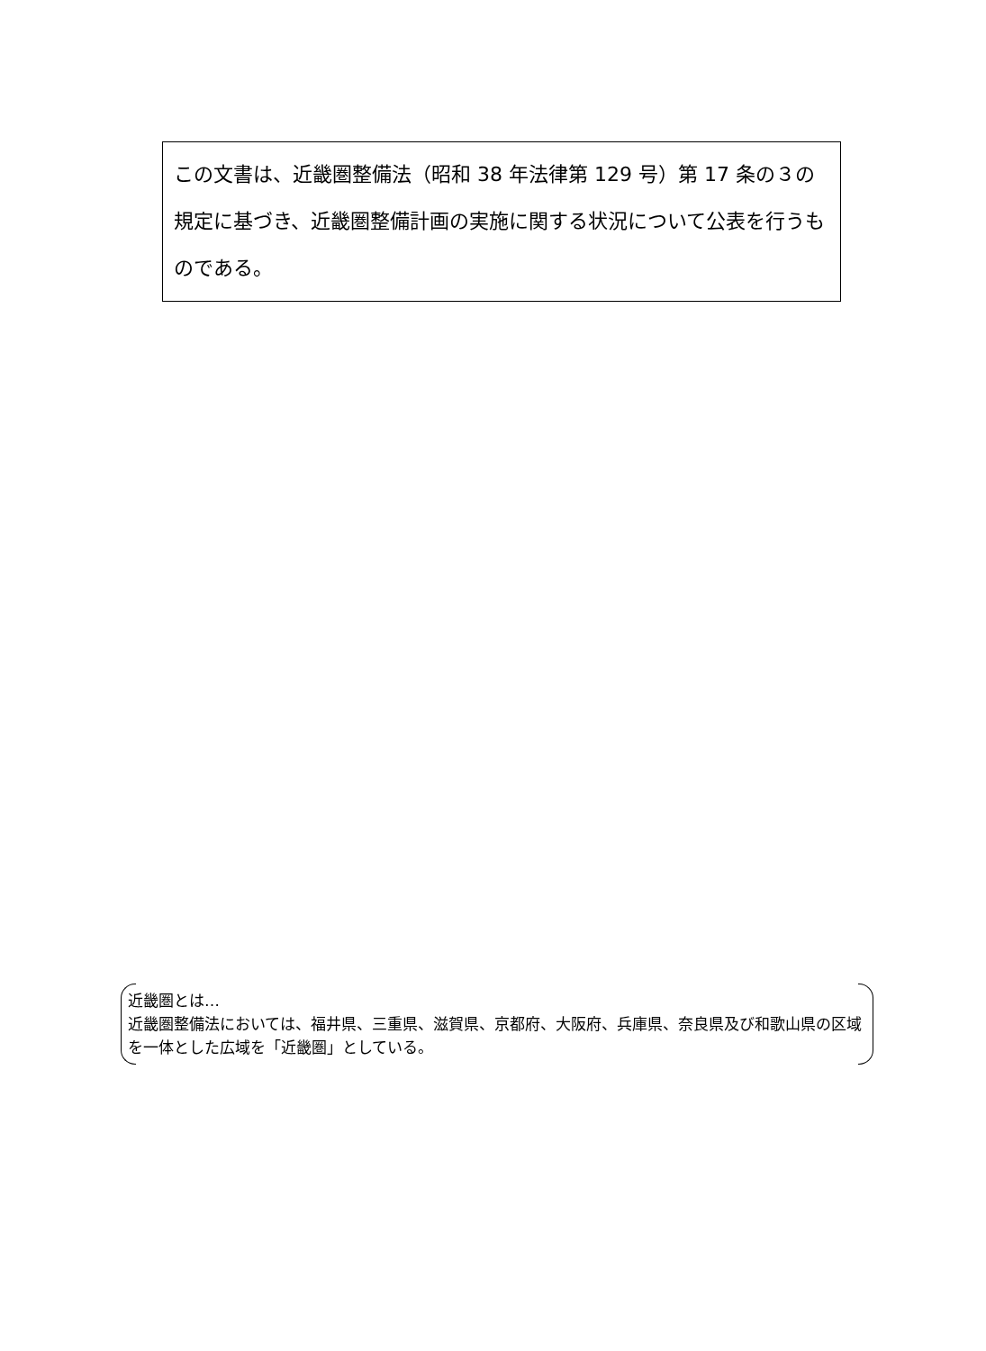この文書は、近畿圏整備法（昭和 38 年法律第 129 号）第 17 条の３の規定に基づき、近畿圏整備計画の実施に関する状況について公表を行うものである。
近畿圏とは…
近畿圏整備法においては、福井県、三重県、滋賀県、京都府、大阪府、兵庫県、奈良県及び和歌山県の区域を一体とした広域を「近畿圏」としている。